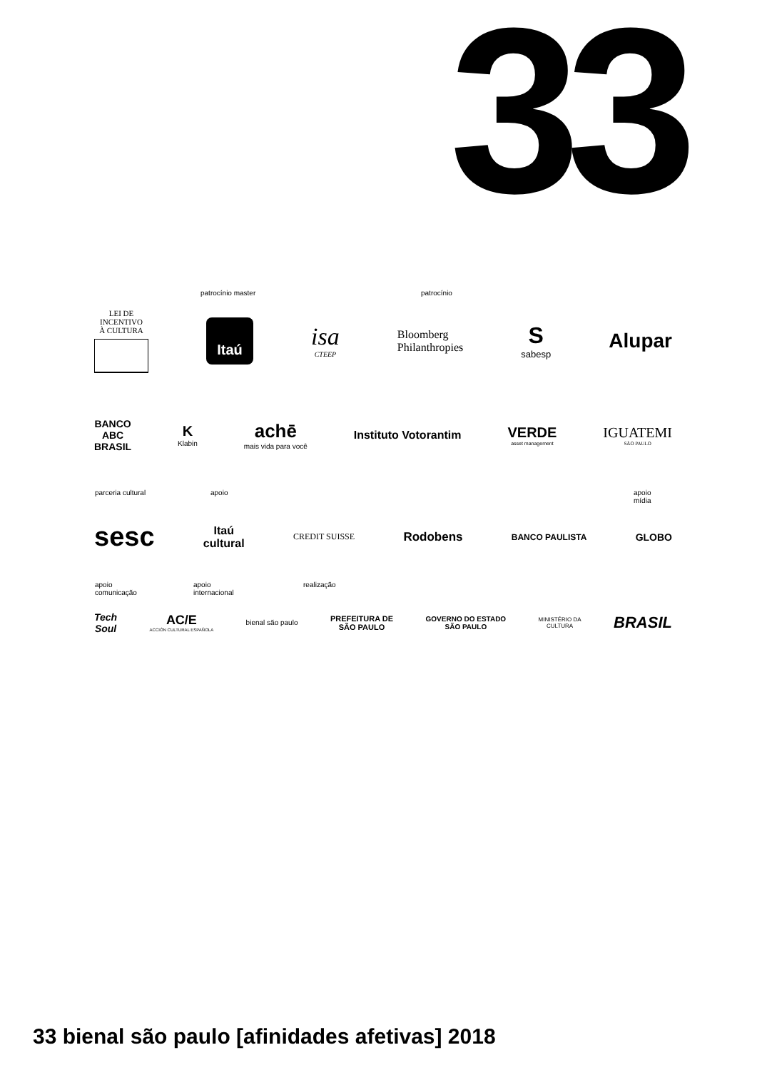33
patrocínio master patrocínio
LEI DE
INCENTIVO
À CULTURA
Itaú
isa
CTEEP
Bloomberg
Philanthropies
S
sabesp
Alupar
BANCO
ABC
BRASIL
K
Klabin
achē
mais vida para você
Instituto Votorantim
VERDE
asset management
IGUATEMI
SÃO PAULO
parceria cultural apoio
apoio
mídia
sesc
Itaú
cultural
CREDIT SUISSE
Rodobens
BANCO PAULISTA
GLOBO
apoio
comunicação
apoio
internacional
realização
Tech
Soul
AC/E
ACCIÓN CULTURAL ESPAÑOLA
bienal são paulo
PREFEITURA DE
SÃO PAULO
GOVERNO DO ESTADO
SÃO PAULO
MINISTÉRIO DA
CULTURA
BRASIL
33 bienal são paulo [afinidades afetivas] 2018